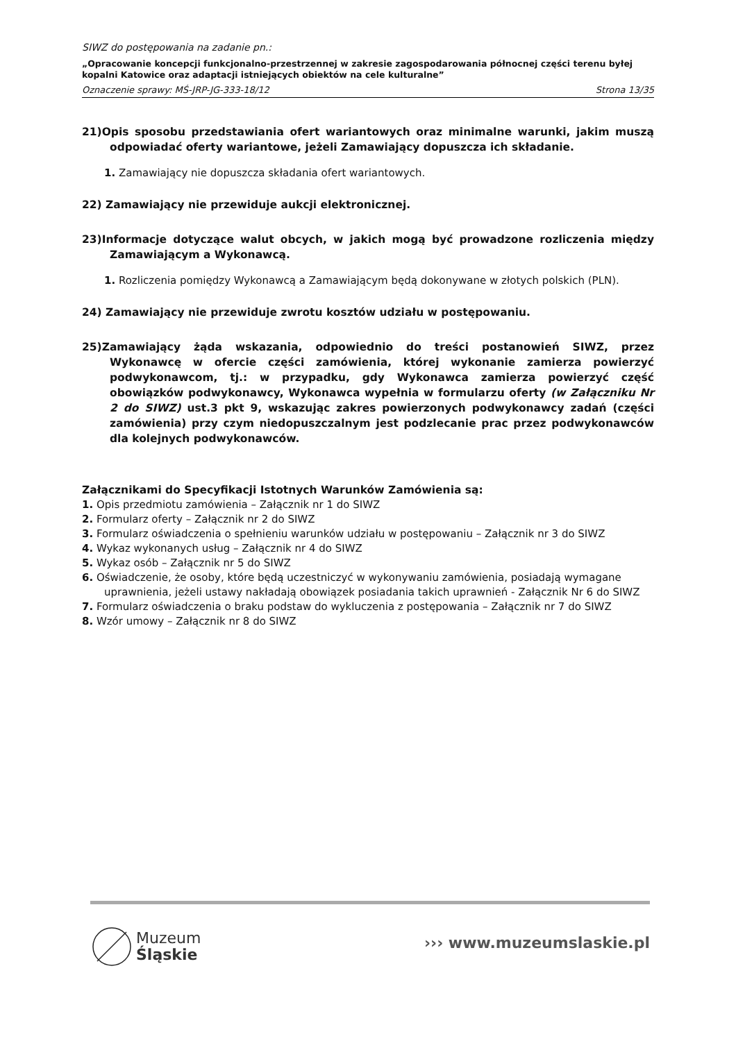SIWZ do postępowania na zadanie pn.:
„Opracowanie koncepcji funkcjonalno-przestrzennej w zakresie zagospodarowania północnej części terenu byłej kopalni Katowice oraz adaptacji istniejących obiektów na cele kulturalne”
Oznaczenie sprawy: MŚ-JRP-JG-333-18/12 Strona 13/35
21)Opis sposobu przedstawiania ofert wariantowych oraz minimalne warunki, jakim muszą odpowiadać oferty wariantowe, jeżeli Zamawiający dopuszcza ich składanie.
1. Zamawiający nie dopuszcza składania ofert wariantowych.
22) Zamawiający nie przewiduje aukcji elektronicznej.
23)Informacje dotyczące walut obcych, w jakich mogą być prowadzone rozliczenia między Zamawiającym a Wykonawcą.
1. Rozliczenia pomiędzy Wykonawcą a Zamawiającym będą dokonywane w złotych polskich (PLN).
24) Zamawiający nie przewiduje zwrotu kosztów udziału w postępowaniu.
25)Zamawiający żąda wskazania, odpowiednio do treści postanowień SIWZ, przez Wykonawcę w ofercie części zamówienia, której wykonanie zamierza powierzyć podwykonawcom, tj.: w przypadku, gdy Wykonawca zamierza powierzyć część obowiązków podwykonawcy, Wykonawca wypełnia w formularzu oferty (w Załączniku Nr 2 do SIWZ) ust.3 pkt 9, wskazując zakres powierzonych podwykonawcy zadań (części zamówienia) przy czym niedopuszczalnym jest podzlecanie prac przez podwykonawców dla kolejnych podwykonawców.
Załącznikami do Specyfikacji Istotnych Warunków Zamówienia są:
1. Opis przedmiotu zamówienia – Załącznik nr 1 do SIWZ
2. Formularz oferty – Załącznik nr 2 do SIWZ
3. Formularz oświadczenia o spełnieniu warunków udziału w postępowaniu – Załącznik nr 3 do SIWZ
4. Wykaz wykonanych usług – Załącznik nr 4 do SIWZ
5. Wykaz osób – Załącznik nr 5 do SIWZ
6. Oświadczenie, że osoby, które będą uczestniczyć w wykonywaniu zamówienia, posiadają wymagane uprawnienia, jeżeli ustawy nakładają obowiązek posiadania takich uprawnień - Załącznik Nr 6 do SIWZ
7. Formularz oświadczenia o braku podstaw do wykluczenia z postępowania – Załącznik nr 7 do SIWZ
8. Wzór umowy – Załącznik nr 8 do SIWZ
Muzeum
Śląskie
››› www.muzeumslaskie.pl